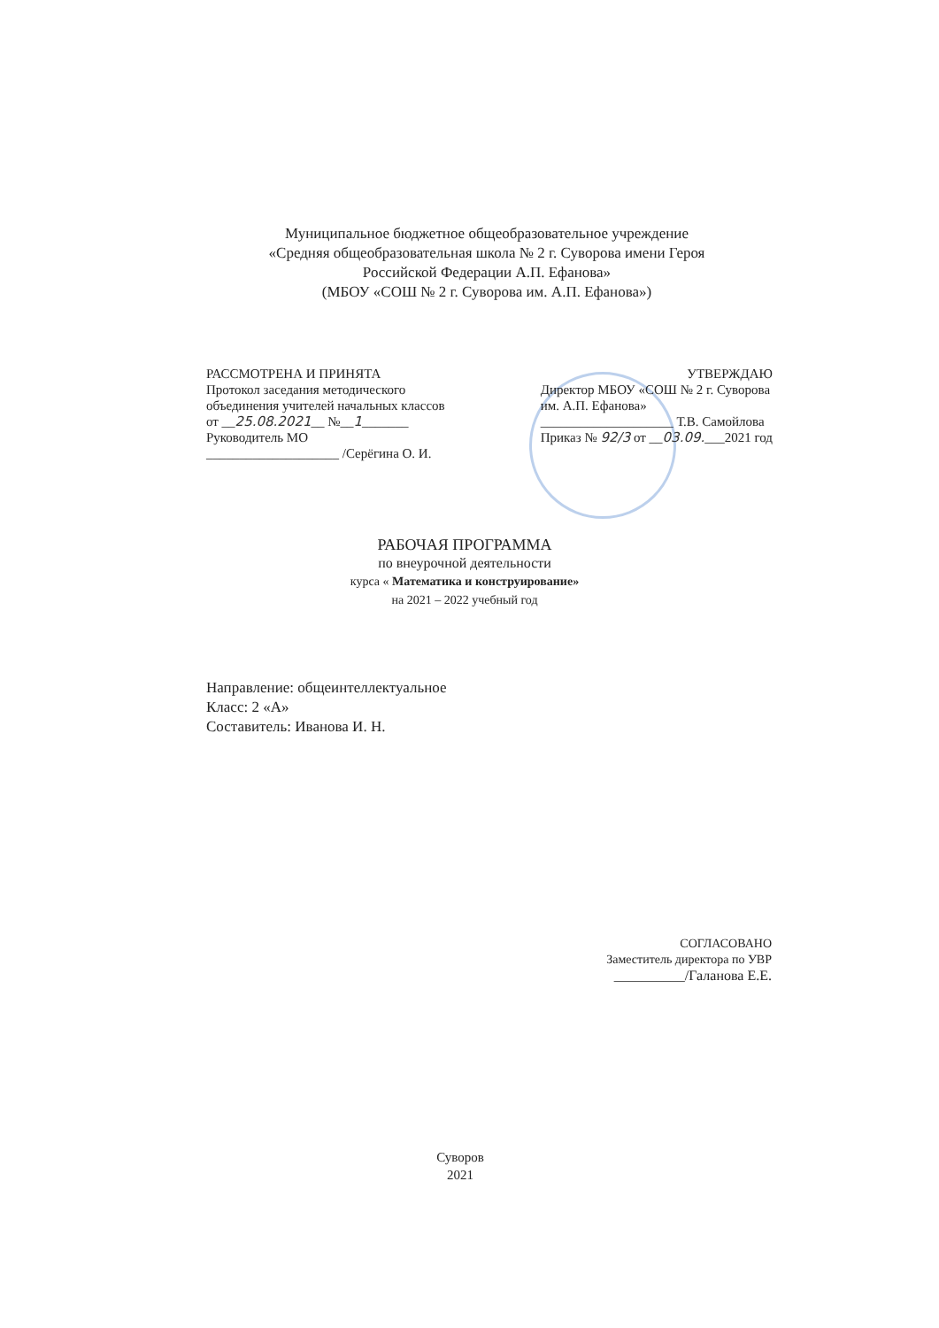Муниципальное бюджетное общеобразовательное учреждение
«Средняя общеобразовательная школа № 2 г. Суворова имени Героя
Российской Федерации А.П. Ефанова»
(МБОУ «СОШ № 2 г. Суворова им. А.П. Ефанова»)
РАССМОТРЕНА И ПРИНЯТА
Протокол заседания методического
объединения учителей начальных классов
от __25.08.2021__ №__1_______
Руководитель МО
____________________ /Серёгина О. И.
УТВЕРЖДАЮ
Директор МБОУ «СОШ № 2 г. Суворова
им. А.П. Ефанова»
____________________ Т.В. Самойлова
Приказ № 92/3 от __03.09.___2021 год
РАБОЧАЯ ПРОГРАММА
по внеурочной деятельности
курса « Математика и конструирование»
на 2021 – 2022 учебный год
Направление: общеинтеллектуальное
Класс: 2 «А»
Составитель: Иванова И. Н.
СОГЛАСОВАНО
Заместитель директора по УВР
__________/Галанова Е.Е.
Суворов
2021